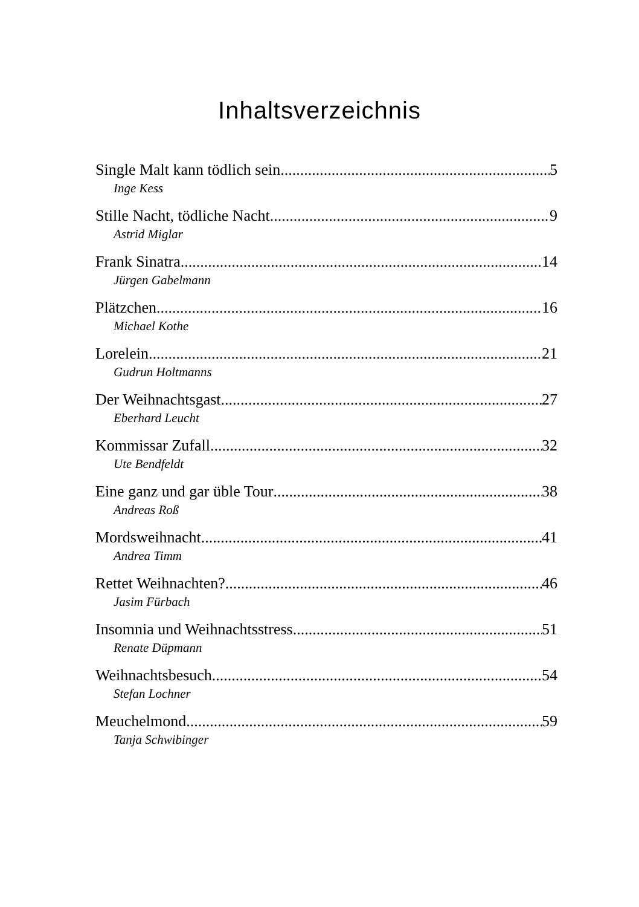Inhaltsverzeichnis
Single Malt kann tödlich sein 5
Inge Kess
Stille Nacht, tödliche Nacht 9
Astrid Miglar
Frank Sinatra 14
Jürgen Gabelmann
Plätzchen 16
Michael Kothe
Lorelein 21
Gudrun Holtmanns
Der Weihnachtsgast 27
Eberhard Leucht
Kommissar Zufall 32
Ute Bendfeldt
Eine ganz und gar üble Tour 38
Andreas Roß
Mordsweihnacht 41
Andrea Timm
Rettet Weihnachten? 46
Jasim Fürbach
Insomnia und Weihnachtsstress 51
Renate Düpmann
Weihnachtsbesuch 54
Stefan Lochner
Meuchelmond 59
Tanja Schwibinger